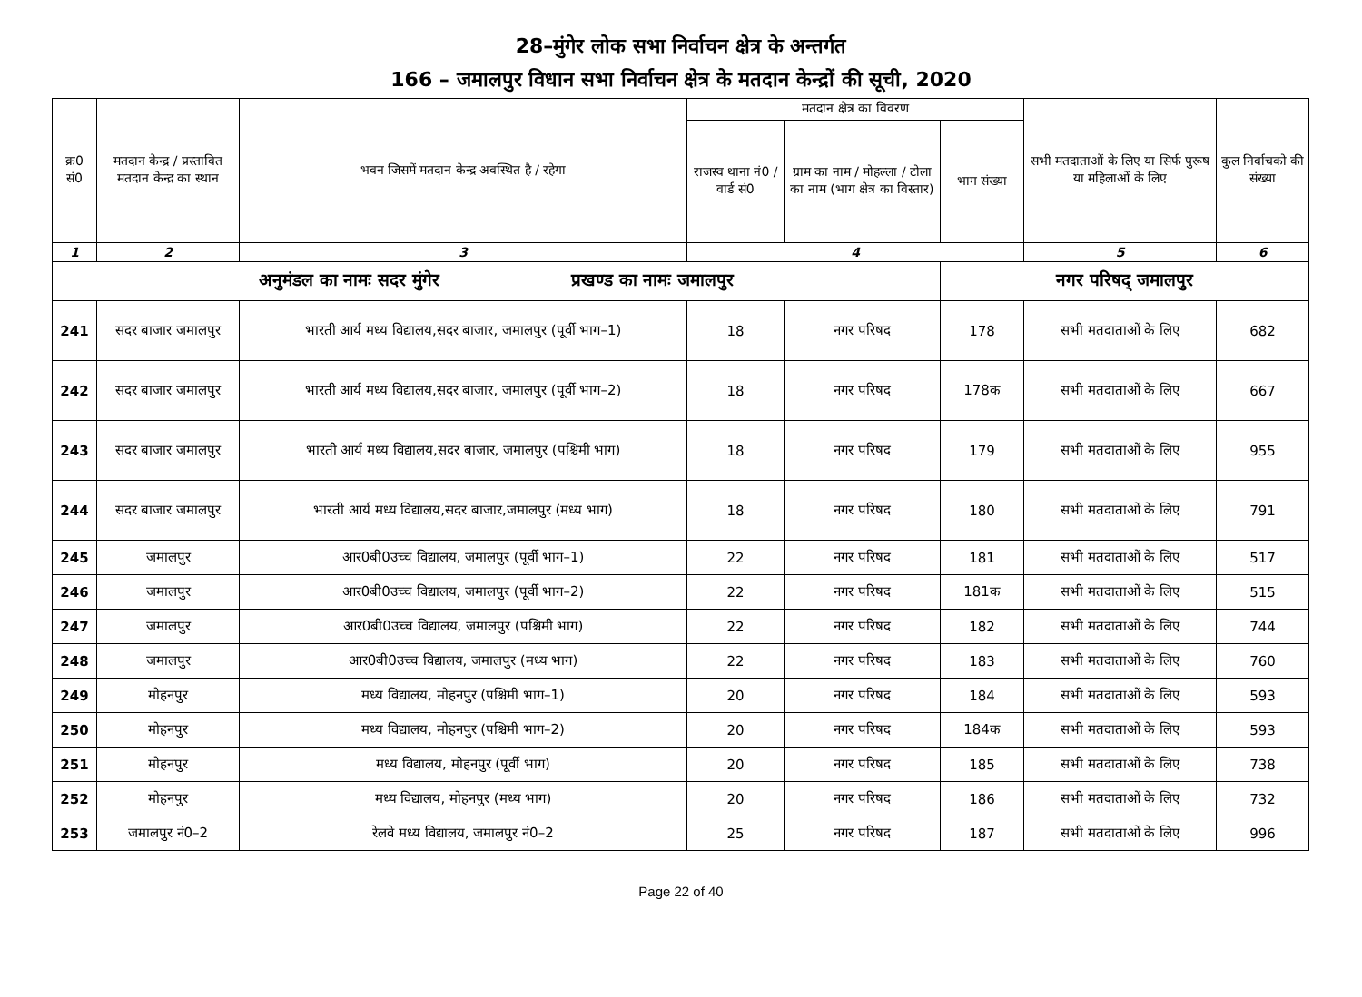28–मुंगेर लोक सभा निर्वाचन क्षेत्र के अन्तर्गत
166 – जमालपुर विधान सभा निर्वाचन क्षेत्र के मतदान केन्द्रों की सूची, 2020
| क्र0 सं0 | मतदान केन्द्र / प्रस्तावित मतदान केन्द्र का स्थान | भवन जिसमें मतदान केन्द्र अवस्थित है / रहेगा | मतदान क्षेत्र का विवरण | | | सभी मतदाताओं के लिए या सिर्फ पुरूष या महिलाओं के लिए | कुल निर्वाचको की संख्या |
| --- | --- | --- | --- | --- | --- | --- | --- |
| | | | राजस्व थाना नं0 / वार्ड सं0 | ग्राम का नाम / मोहल्ला / टोला का नाम (भाग क्षेत्र का विस्तार) | भाग संख्या | | |
| 1 | 2 | 3 | 4 | | | 5 | 6 |
| अनुमंडल का नामः सदर मुंगेर प्रखण्ड का नामः जमालपुर | | | | | नगर परिषद् जमालपुर | | |
| 241 | सदर बाजार जमालपुर | भारती आर्य मध्य विद्यालय,सदर बाजार, जमालपुर (पूर्वी भाग–1) | 18 | नगर परिषद | 178 | सभी मतदाताओं के लिए | 682 |
| 242 | सदर बाजार जमालपुर | भारती आर्य मध्य विद्यालय,सदर बाजार, जमालपुर (पूर्वी भाग–2) | 18 | नगर परिषद | 178क | सभी मतदाताओं के लिए | 667 |
| 243 | सदर बाजार जमालपुर | भारती आर्य मध्य विद्यालय,सदर बाजार, जमालपुर (पश्चिमी भाग) | 18 | नगर परिषद | 179 | सभी मतदाताओं के लिए | 955 |
| 244 | सदर बाजार जमालपुर | भारती आर्य मध्य विद्यालय,सदर बाजार,जमालपुर (मध्य भाग) | 18 | नगर परिषद | 180 | सभी मतदाताओं के लिए | 791 |
| 245 | जमालपुर | आर0बी0उच्च विद्यालय, जमालपुर (पूर्वी भाग–1) | 22 | नगर परिषद | 181 | सभी मतदाताओं के लिए | 517 |
| 246 | जमालपुर | आर0बी0उच्च विद्यालय, जमालपुर (पूर्वी भाग–2) | 22 | नगर परिषद | 181क | सभी मतदाताओं के लिए | 515 |
| 247 | जमालपुर | आर0बी0उच्च विद्यालय, जमालपुर (पश्चिमी भाग) | 22 | नगर परिषद | 182 | सभी मतदाताओं के लिए | 744 |
| 248 | जमालपुर | आर0बी0उच्च विद्यालय, जमालपुर (मध्य भाग) | 22 | नगर परिषद | 183 | सभी मतदाताओं के लिए | 760 |
| 249 | मोहनपुर | मध्य विद्यालय, मोहनपुर (पश्चिमी भाग–1) | 20 | नगर परिषद | 184 | सभी मतदाताओं के लिए | 593 |
| 250 | मोहनपुर | मध्य विद्यालय, मोहनपुर (पश्चिमी भाग–2) | 20 | नगर परिषद | 184क | सभी मतदाताओं के लिए | 593 |
| 251 | मोहनपुर | मध्य विद्यालय, मोहनपुर (पूर्वी भाग) | 20 | नगर परिषद | 185 | सभी मतदाताओं के लिए | 738 |
| 252 | मोहनपुर | मध्य विद्यालय, मोहनपुर (मध्य भाग) | 20 | नगर परिषद | 186 | सभी मतदाताओं के लिए | 732 |
| 253 | जमालपुर नं0–2 | रेलवे मध्य विद्यालय, जमालपुर नं0–2 | 25 | नगर परिषद | 187 | सभी मतदाताओं के लिए | 996 |
Page 22 of 40